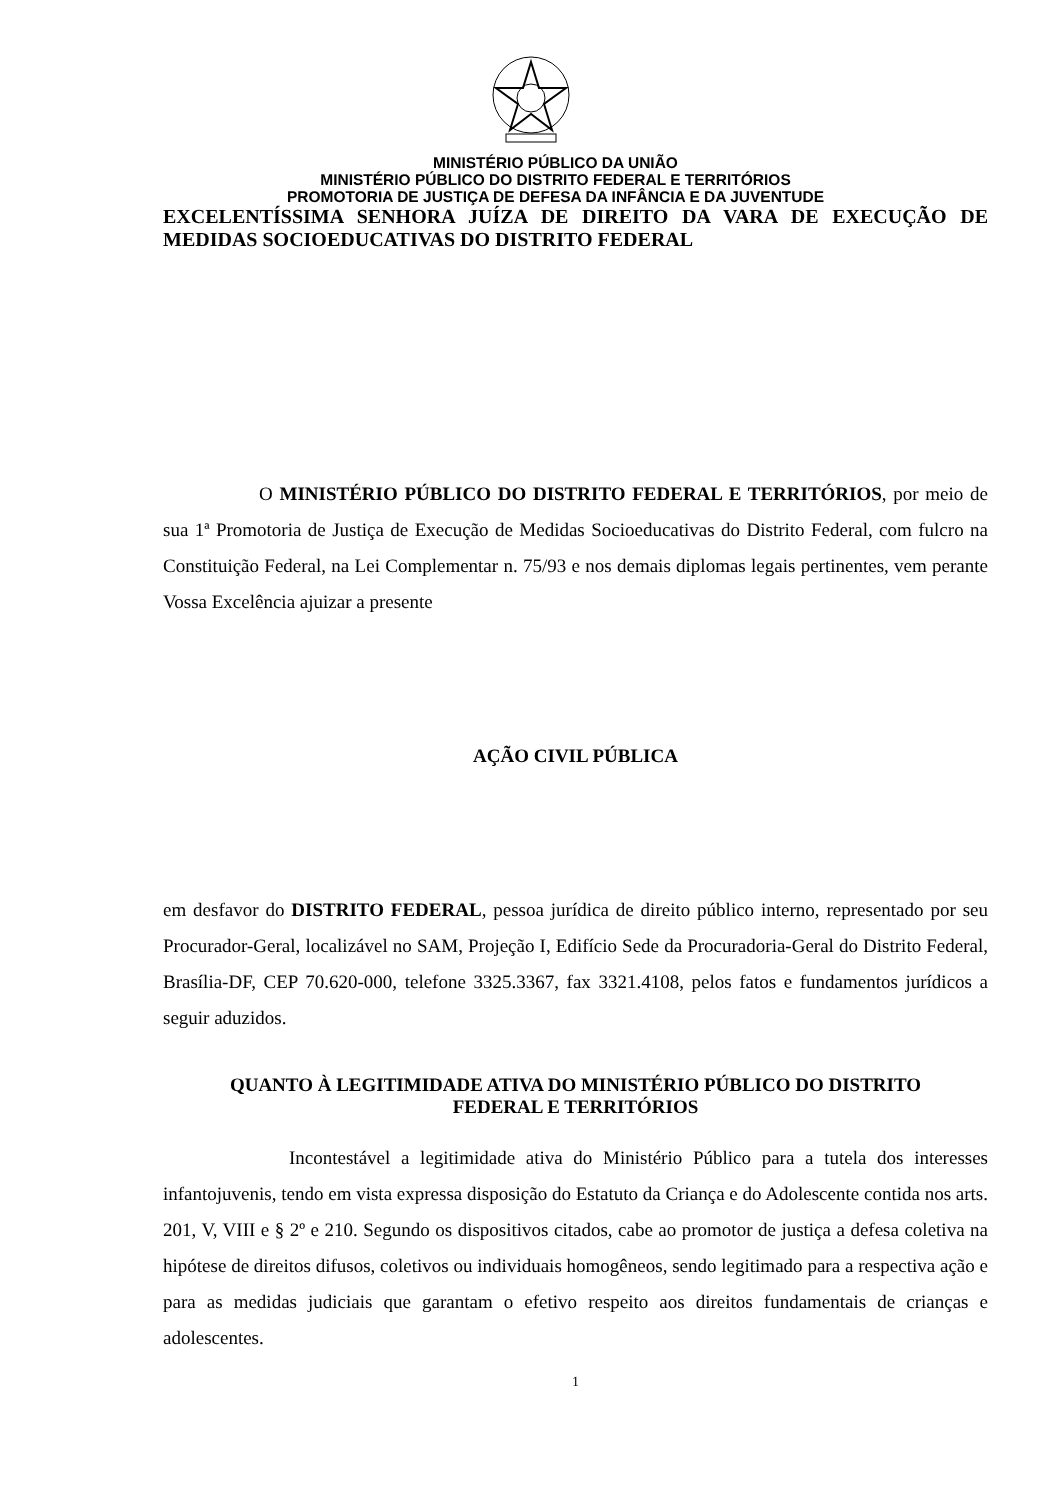MINISTÉRIO PÚBLICO DA UNIÃO
MINISTÉRIO PÚBLICO DO DISTRITO FEDERAL E TERRITÓRIOS
PROMOTORIA DE JUSTIÇA DE DEFESA DA INFÂNCIA E DA JUVENTUDE
EXCELENTÍSSIMA SENHORA JUÍZA DE DIREITO DA VARA DE EXECUÇÃO DE MEDIDAS SOCIOEDUCATIVAS DO DISTRITO FEDERAL
O MINISTÉRIO PÚBLICO DO DISTRITO FEDERAL E TERRITÓRIOS, por meio de sua 1ª Promotoria de Justiça de Execução de Medidas Socioeducativas do Distrito Federal, com fulcro na Constituição Federal, na Lei Complementar n. 75/93 e nos demais diplomas legais pertinentes, vem perante Vossa Excelência ajuizar a presente
AÇÃO CIVIL PÚBLICA
em desfavor do DISTRITO FEDERAL, pessoa jurídica de direito público interno, representado por seu Procurador-Geral, localizável no SAM, Projeção I, Edifício Sede da Procuradoria-Geral do Distrito Federal, Brasília-DF, CEP 70.620-000, telefone 3325.3367, fax 3321.4108, pelos fatos e fundamentos jurídicos a seguir aduzidos.
QUANTO À LEGITIMIDADE ATIVA DO MINISTÉRIO PÚBLICO DO DISTRITO
FEDERAL E TERRITÓRIOS
Incontestável a legitimidade ativa do Ministério Público para a tutela dos interesses infantojuvenis, tendo em vista expressa disposição do Estatuto da Criança e do Adolescente contida nos arts. 201, V, VIII e § 2º e 210. Segundo os dispositivos citados, cabe ao promotor de justiça a defesa coletiva na hipótese de direitos difusos, coletivos ou individuais homogêneos, sendo legitimado para a respectiva ação e para as medidas judiciais que garantam o efetivo respeito aos direitos fundamentais de crianças e adolescentes.
1